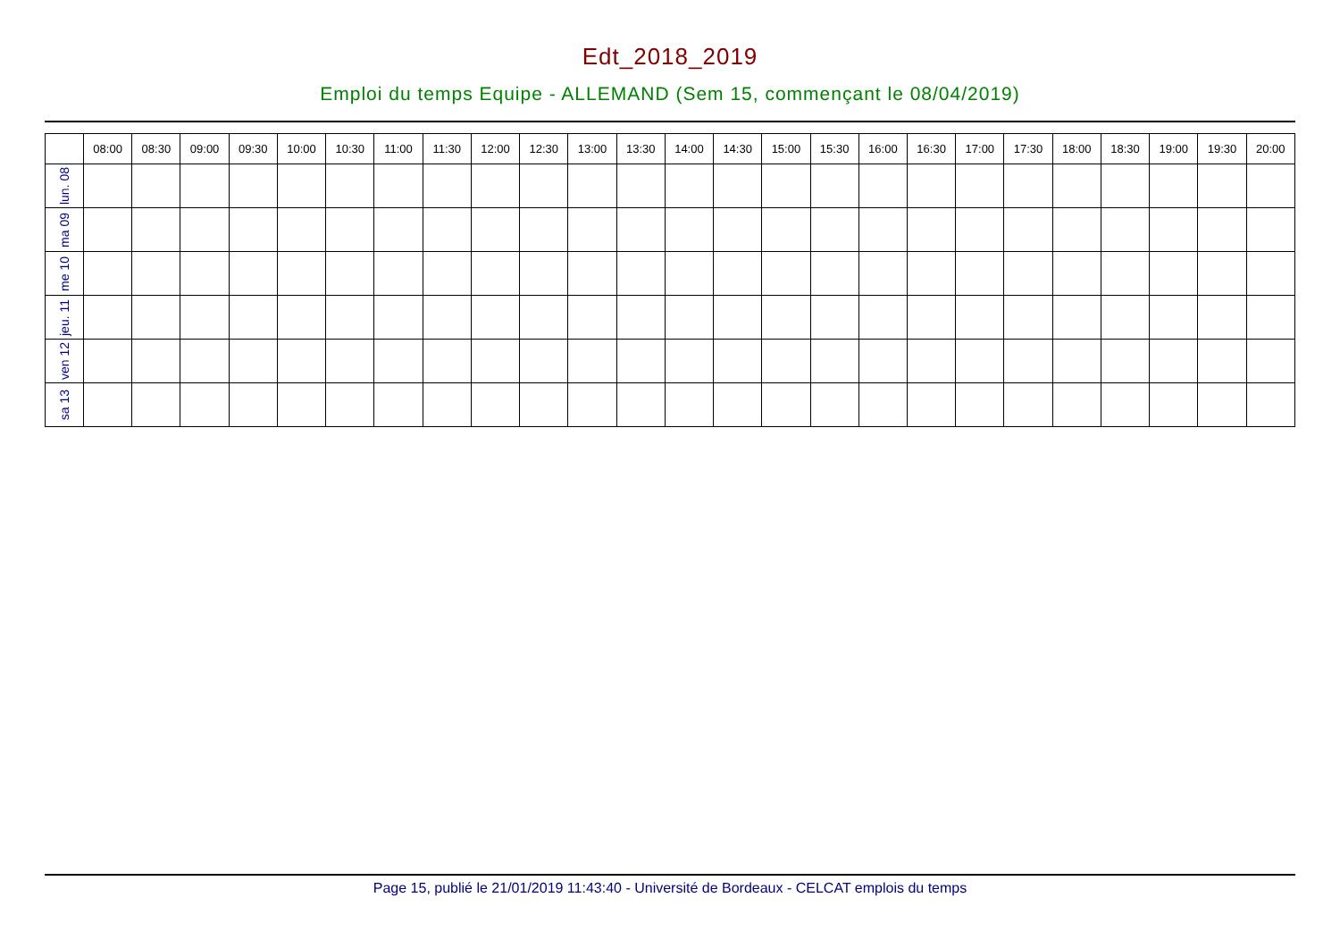Edt_2018_2019
Emploi du temps Equipe - ALLEMAND (Sem 15, commençant le 08/04/2019)
| | 08:00 | 08:30 | 09:00 | 09:30 | 10:00 | 10:30 | 11:00 | 11:30 | 12:00 | 12:30 | 13:00 | 13:30 | 14:00 | 14:30 | 15:00 | 15:30 | 16:00 | 16:30 | 17:00 | 17:30 | 18:00 | 18:30 | 19:00 | 19:30 | 20:00 |
| --- | --- | --- | --- | --- | --- | --- | --- | --- | --- | --- | --- | --- | --- | --- | --- | --- | --- | --- | --- | --- | --- | --- | --- | --- | --- |
| lun. 08 | | | | | | | | | | | | | | | | | | | | | | | | | |
| ma 09 | | | | | | | | | | | | | | | | | | | | | | | | | |
| me 10 | | | | | | | | | | | | | | | | | | | | | | | | | |
| jeu. 11 | | | | | | | | | | | | | | | | | | | | | | | | | |
| ven 12 | | | | | | | | | | | | | | | | | | | | | | | | | |
| sa 13 | | | | | | | | | | | | | | | | | | | | | | | | | |
Page 15, publié le 21/01/2019 11:43:40 - Université de Bordeaux - CELCAT emplois du temps